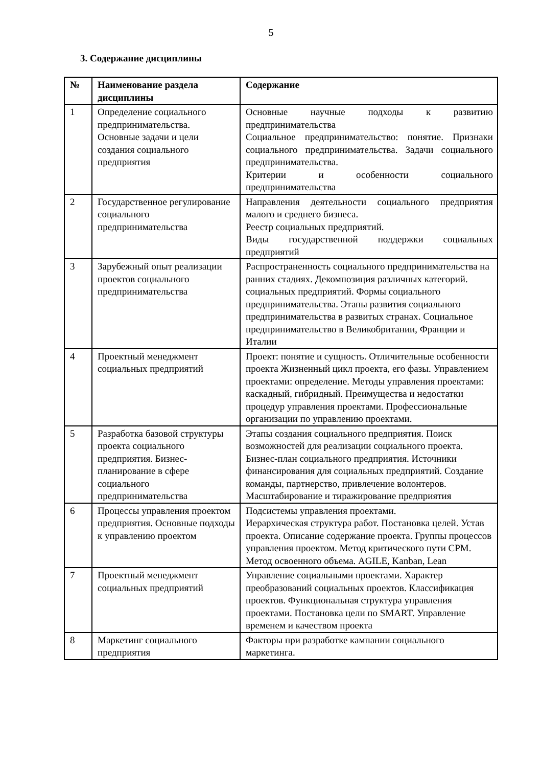5
3. Содержание дисциплины
| № | Наименование раздела дисциплины | Содержание |
| --- | --- | --- |
| 1 | Определение социального предпринимательства. Основные задачи и цели создания социального предприятия | Основные научные подходы к развитию предпринимательства Социальное предпринимательство: понятие. Признаки социального предпринимательства. Задачи социального предпринимательства. Критерии и особенности социального предпринимательства |
| 2 | Государственное регулирование социального предпринимательства | Направления деятельности социального предприятия малого и среднего бизнеса. Реестр социальных предприятий. Виды государственной поддержки социальных предприятий |
| 3 | Зарубежный опыт реализации проектов социального предпринимательства | Распространенность социального предпринимательства на ранних стадиях. Декомпозиция различных категорий. социальных предприятий. Формы социального предпринимательства. Этапы развития социального предпринимательства в развитых странах. Социальное предпринимательство в Великобритании, Франции и Италии |
| 4 | Проектный менеджмент социальных предприятий | Проект: понятие и сущность. Отличительные особенности проекта Жизненный цикл проекта, его фазы. Управлением проектами: определение. Методы управления проектами: каскадный, гибридный. Преимущества и недостатки процедур управления проектами. Профессиональные организации по управлению проектами. |
| 5 | Разработка базовой структуры проекта социального предприятия. Бизнес-планирование в сфере социального предпринимательства | Этапы создания социального предприятия. Поиск возможностей для реализации социального проекта. Бизнес-план социального предприятия. Источники финансирования для социальных предприятий. Создание команды, партнерство, привлечение волонтеров. Масштабирование и тиражирование предприятия |
| 6 | Процессы управления проектом предприятия. Основные подходы к управлению проектом | Подсистемы управления проектами. Иерархическая структура работ. Постановка целей. Устав проекта. Описание содержание проекта. Группы процессов управления проектом. Метод критического пути CPM. Метод освоенного объема. AGILE, Kanban, Lean |
| 7 | Проектный менеджмент социальных предприятий | Управление социальными проектами. Характер преобразований социальных проектов. Классификация проектов. Функциональная структура управления проектами. Постановка цели по SMART. Управление временем и качеством проекта |
| 8 | Маркетинг социального предприятия | Факторы при разработке кампании социального маркетинга. |